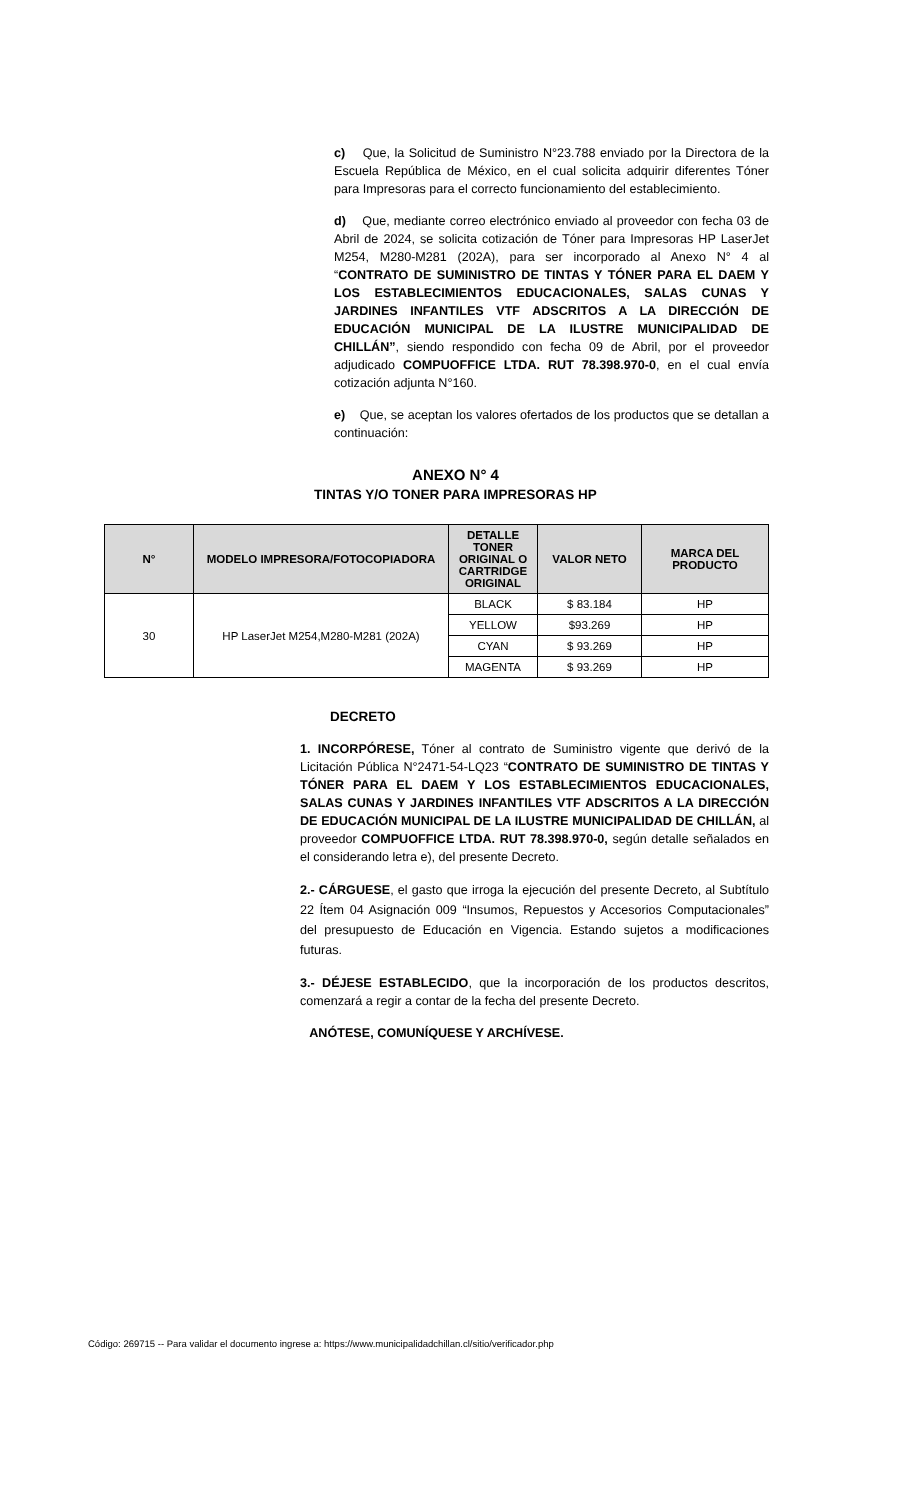c) Que, la Solicitud de Suministro N°23.788 enviado por la Directora de la Escuela República de México, en el cual solicita adquirir diferentes Tóner para Impresoras para el correcto funcionamiento del establecimiento.
d) Que, mediante correo electrónico enviado al proveedor con fecha 03 de Abril de 2024, se solicita cotización de Tóner para Impresoras HP LaserJet M254, M280-M281 (202A), para ser incorporado al Anexo N° 4 al “CONTRATO DE SUMINISTRO DE TINTAS Y TÓNER PARA EL DAEM Y LOS ESTABLECIMIENTOS EDUCACIONALES, SALAS CUNAS Y JARDINES INFANTILES VTF ADSCRITOS A LA DIRECCIÓN DE EDUCACIÓN MUNICIPAL DE LA ILUSTRE MUNICIPALIDAD DE CHILLÁN”, siendo respondido con fecha 09 de Abril, por el proveedor adjudicado COMPUOFFICE LTDA. RUT 78.398.970-0, en el cual envía cotización adjunta N°160.
e) Que, se aceptan los valores ofertados de los productos que se detallan a continuación:
ANEXO N° 4
TINTAS Y/O TONER PARA IMPRESORAS HP
| N° | MODELO IMPRESORA/FOTOCOPIADORA | DETALLE TONER ORIGINAL O CARTRIDGE ORIGINAL | VALOR NETO | MARCA DEL PRODUCTO |
| --- | --- | --- | --- | --- |
| 30 | HP LaserJet M254,M280-M281 (202A) | BLACK | $ 83.184 | HP |
| | | YELLOW | $93.269 | HP |
| | | CYAN | $ 93.269 | HP |
| | | MAGENTA | $ 93.269 | HP |
DECRETO
1. INCORPÓRESE, Tóner al contrato de Suministro vigente que derivó de la Licitación Pública N°2471-54-LQ23 “CONTRATO DE SUMINISTRO DE TINTAS Y TÓNER PARA EL DAEM Y LOS ESTABLECIMIENTOS EDUCACIONALES, SALAS CUNAS Y JARDINES INFANTILES VTF ADSCRITOS A LA DIRECCIÓN DE EDUCACIÓN MUNICIPAL DE LA ILUSTRE MUNICIPALIDAD DE CHILLÁN, al proveedor COMPUOFFICE LTDA. RUT 78.398.970-0, según detalle señalados en el considerando letra e), del presente Decreto.
2.- CÁRGUESE, el gasto que irroga la ejecución del presente Decreto, al Subtítulo 22 Ítem 04 Asignación 009 “Insumos, Repuestos y Accesorios Computacionales” del presupuesto de Educación en Vigencia. Estando sujetos a modificaciones futuras.
3.- DÉJESE ESTABLECIDO, que la incorporación de los productos descritos, comenzará a regir a contar de la fecha del presente Decreto.
ANÓTESE, COMUNÍQUESE Y ARCHÍVESE.
Código: 269715 -- Para validar el documento ingrese a: https://www.municipalidadchillan.cl/sitio/verificador.php